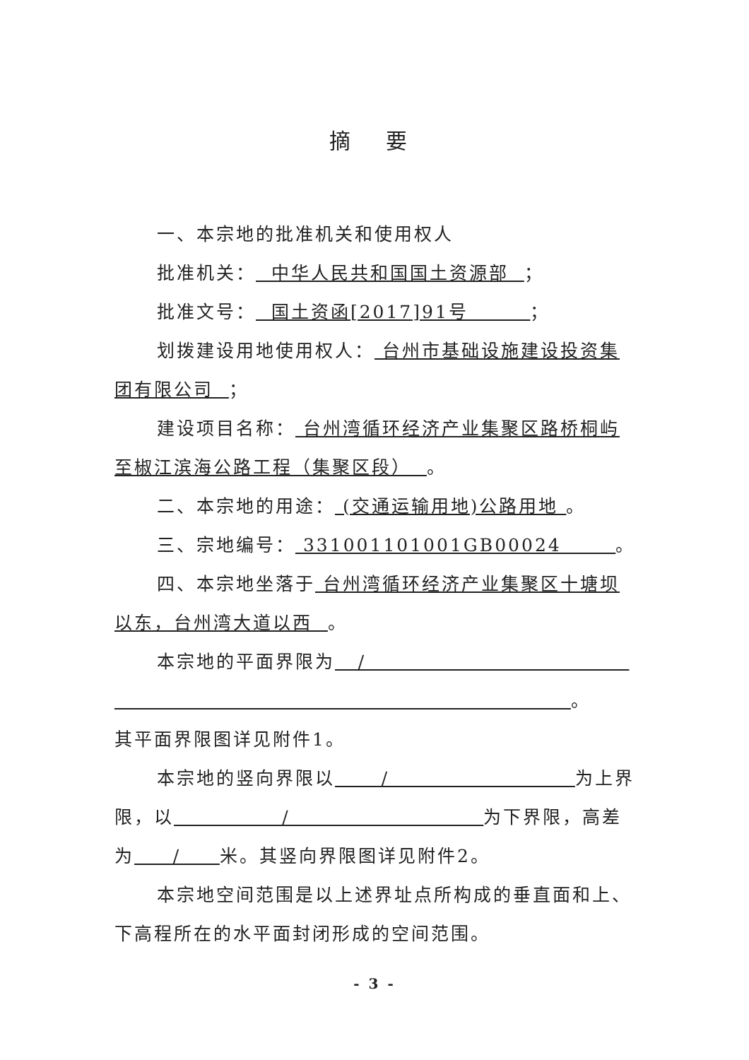摘 要
一、本宗地的批准机关和使用权人
批准机关： 中华人民共和国国土资源部 ；
批准文号： 国土资函[2017]91号 ；
划拨建设用地使用权人： 台州市基础设施建设投资集团有限公司 ；
建设项目名称： 台州湾循环经济产业集聚区路桥桐屿至椒江滨海公路工程（集聚区段） 。
二、本宗地的用途： (交通运输用地)公路用地 。
三、宗地编号： 331001101001GB00024 。
四、本宗地坐落于 台州湾循环经济产业集聚区十塘坝以东，台州湾大道以西 。
本宗地的平面界限为 /
。
其平面界限图详见附件1。
本宗地的竖向界限以 / 为上界限，以 / 为下界限，高差为 / 米。其竖向界限图详见附件2。
本宗地空间范围是以上述界址点所构成的垂直面和上、下高程所在的水平面封闭形成的空间范围。
- 3 -